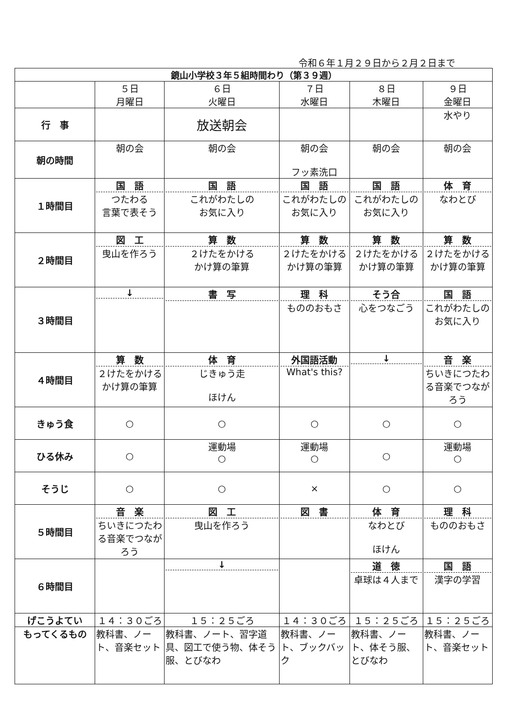令和６年１月２９日から２月２日まで
| 鏡山小学校３年５組時間わり（第３９週） | | | | | |
| --- | --- | --- | --- | --- | --- |
| | ５日 月曜日 | ６日 火曜日 | ７日 水曜日 | ８日 木曜日 | ９日 金曜日 |
| 行 事 | | 放送朝会 | | | 水やり |
| 朝の時間 | 朝の会 | 朝の会 | 朝の会 フッ素洗口 | 朝の会 | 朝の会 |
| １時間目 | 国 語 つたわる 言葉で表そう | 国 語 これがわたしの お気に入り | 国 語 これがわたしの お気に入り | 国 語 これがわたしの お気に入り | 体 育 なわとび |
| ２時間目 | 図 工 曳山を作ろう | 算 数 ２けたをかける かけ算の筆算 | 算 数 ２けたをかける かけ算の筆算 | 算 数 ２けたをかける かけ算の筆算 | 算 数 ２けたをかける かけ算の筆算 |
| ３時間目 | ↓ | 書 写 | 理 科 もののおもさ | そう合 心をつなごう | 国 語 これがわたしの お気に入り |
| ４時間目 | 算 数 ２けたをかける かけ算の筆算 | 体 育 じきゅう走 ほけん | 外国語活動 What's this? | ↓ | 音 楽 ちいきにつたわる音楽でつながろう |
| きゅう食 | ○ | ○ | ○ | ○ | ○ |
| ひる休み | ○ | 運動場 ○ | 運動場 ○ | ○ | 運動場 ○ |
| そうじ | ○ | ○ | × | ○ | ○ |
| ５時間目 | 音 楽 ちいきにつたわる音楽でつながろう | 図 工 曳山を作ろう | 図 書 | 体 育 なわとび ほけん | 理 科 もののおもさ |
| ６時間目 | | ↓ | | 道 徳 卓球は４人まで | 国 語 漢字の学習 |
| げこうよてい | １４：３０ごろ | １５：２５ごろ | １４：３０ごろ | １５：２５ごろ | １５：２５ごろ |
| もってくるもの | 教科書、ノート、音楽セット | 教科書、ノート、習字道具、図工で使う物、体そう服、とびなわ | 教科書、ノート、ブックバック | 教科書、ノート、体そう服、とびなわ | 教科書、ノート、音楽セット |